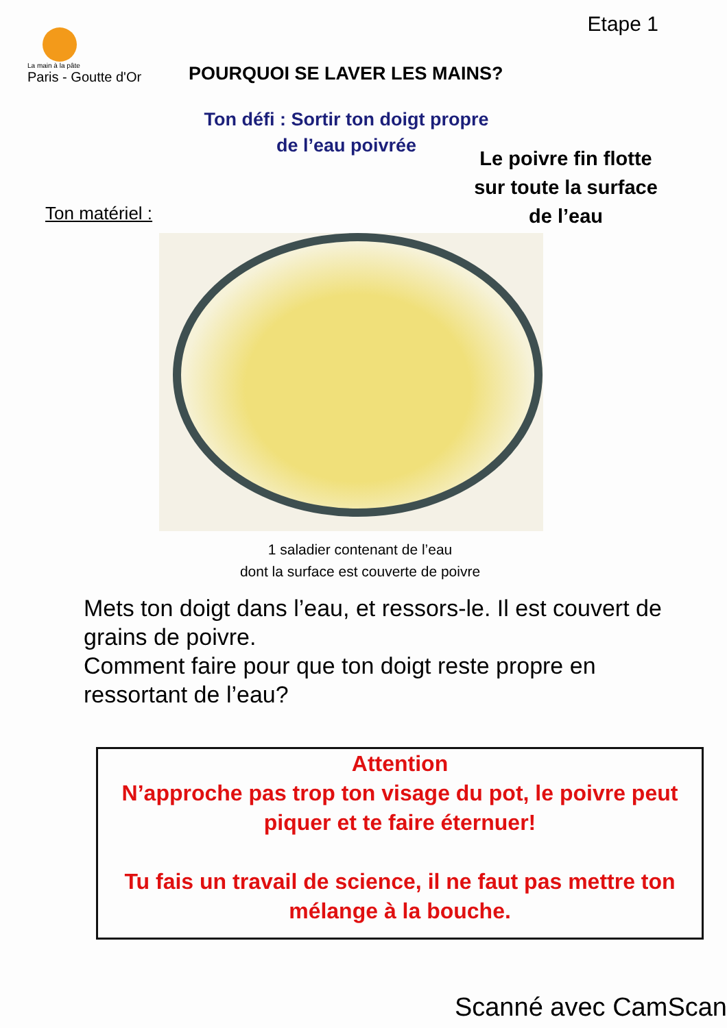La main à la pâte
Paris - Goutte d'Or
Etape 1
POURQUOI SE LAVER LES MAINS?
Ton défi : Sortir ton doigt propre
de l’eau poivrée
Le poivre fin flotte
sur toute la surface
de l’eau
Ton matériel :
1 saladier contenant de l’eau
dont la surface est couverte de poivre
Mets ton doigt dans l’eau, et ressors-le. Il est couvert de grains de poivre.
Comment faire pour que ton doigt reste propre en ressortant de l’eau?
Attention
N’approche pas trop ton visage du pot, le poivre peut piquer et te faire éternuer!
Tu fais un travail de science, il ne faut pas mettre ton mélange à la bouche.
Scanné avec CamScan